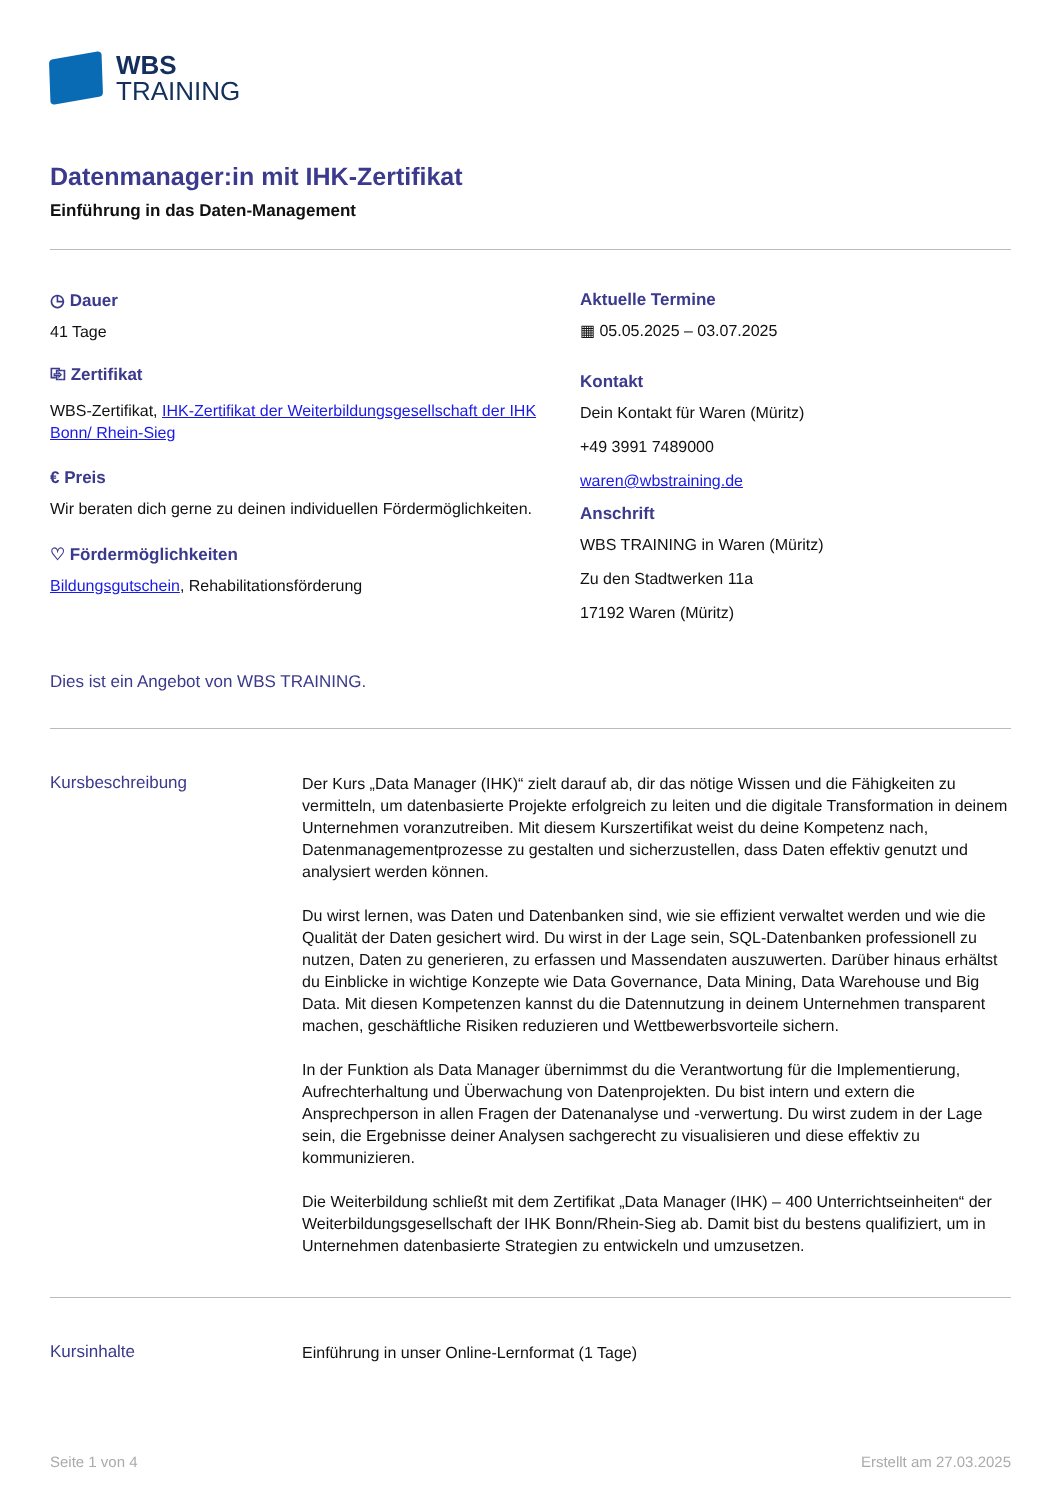WBS
TRAINING
Datenmanager:in mit IHK-Zertifikat
Einführung in das Daten-Management
◷ Dauer
41 Tage
⎘ Zertifikat
WBS-Zertifikat, IHK-Zertifikat der Weiterbildungsgesellschaft der IHK Bonn/ Rhein-Sieg
€ Preis
Wir beraten dich gerne zu deinen individuellen Fördermöglichkeiten.
♡ Fördermöglichkeiten
Bildungsgutschein, Rehabilitationsförderung
Aktuelle Termine
▦ 05.05.2025 – 03.07.2025
Kontakt
Dein Kontakt für Waren (Müritz)
+49 3991 7489000
waren@wbstraining.de
Anschrift
WBS TRAINING in Waren (Müritz)
Zu den Stadtwerken 11a
17192 Waren (Müritz)
Dies ist ein Angebot von WBS TRAINING.
Kursbeschreibung
Der Kurs „Data Manager (IHK)“ zielt darauf ab, dir das nötige Wissen und die Fähigkeiten zu vermitteln, um datenbasierte Projekte erfolgreich zu leiten und die digitale Transformation in deinem Unternehmen voranzutreiben. Mit diesem Kurszertifikat weist du deine Kompetenz nach, Datenmanagementprozesse zu gestalten und sicherzustellen, dass Daten effektiv genutzt und analysiert werden können.
Du wirst lernen, was Daten und Datenbanken sind, wie sie effizient verwaltet werden und wie die Qualität der Daten gesichert wird. Du wirst in der Lage sein, SQL-Datenbanken professionell zu nutzen, Daten zu generieren, zu erfassen und Massendaten auszuwerten. Darüber hinaus erhältst du Einblicke in wichtige Konzepte wie Data Governance, Data Mining, Data Warehouse und Big Data. Mit diesen Kompetenzen kannst du die Datennutzung in deinem Unternehmen transparent machen, geschäftliche Risiken reduzieren und Wettbewerbsvorteile sichern.
In der Funktion als Data Manager übernimmst du die Verantwortung für die Implementierung, Aufrechterhaltung und Überwachung von Datenprojekten. Du bist intern und extern die Ansprechperson in allen Fragen der Datenanalyse und -verwertung. Du wirst zudem in der Lage sein, die Ergebnisse deiner Analysen sachgerecht zu visualisieren und diese effektiv zu kommunizieren.
Die Weiterbildung schließt mit dem Zertifikat „Data Manager (IHK) – 400 Unterrichtseinheiten“ der Weiterbildungsgesellschaft der IHK Bonn/Rhein-Sieg ab. Damit bist du bestens qualifiziert, um in Unternehmen datenbasierte Strategien zu entwickeln und umzusetzen.
Kursinhalte
Einführung in unser Online-Lernformat (1 Tage)
Seite 1 von 4 Erstellt am 27.03.2025